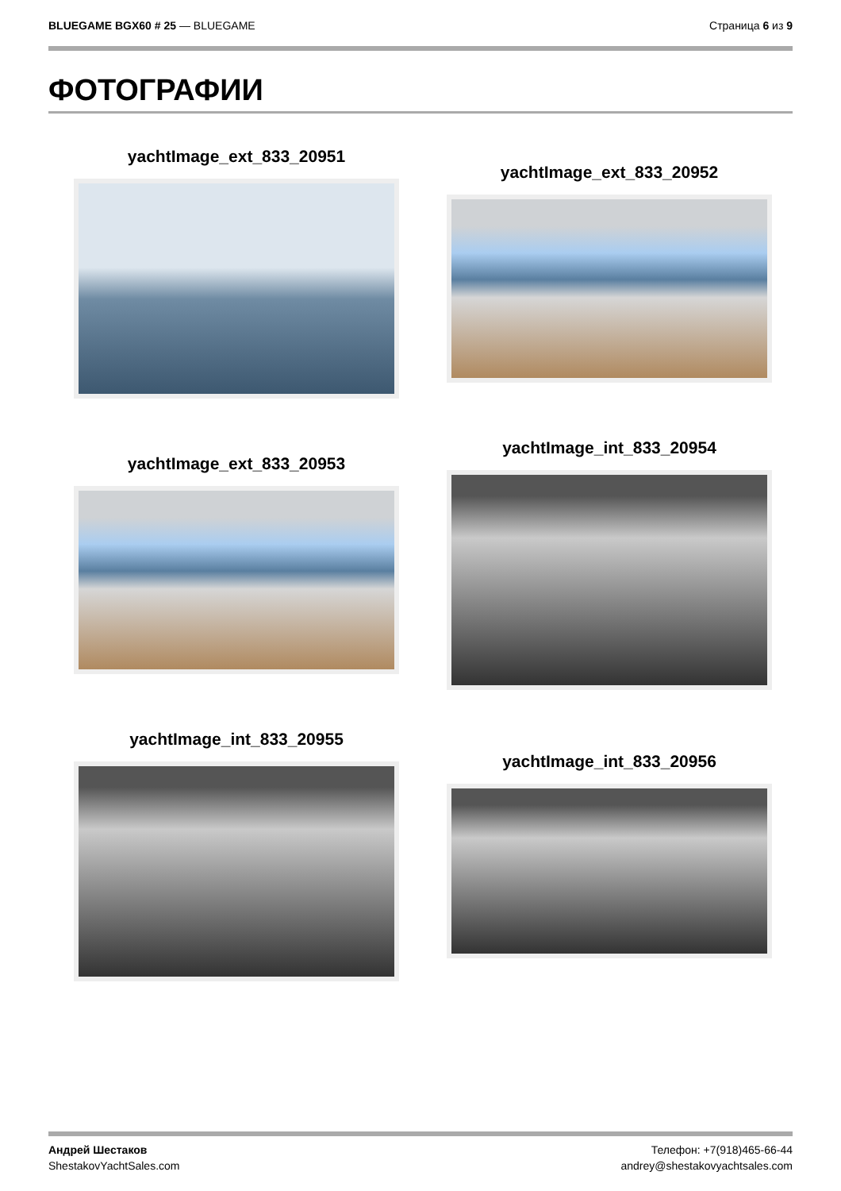BLUEGAME BGX60 # 25 — BLUEGAME Страница 6 из 9
ФОТОГРАФИИ
yachtImage_ext_833_20951
yachtImage_ext_833_20952
yachtImage_ext_833_20953
yachtImage_int_833_20954
yachtImage_int_833_20955
yachtImage_int_833_20956
Андрей Шестаков
ShestakovYachtSales.com
Телефон: +7(918)465-66-44
andrey@shestakovyachtsales.com